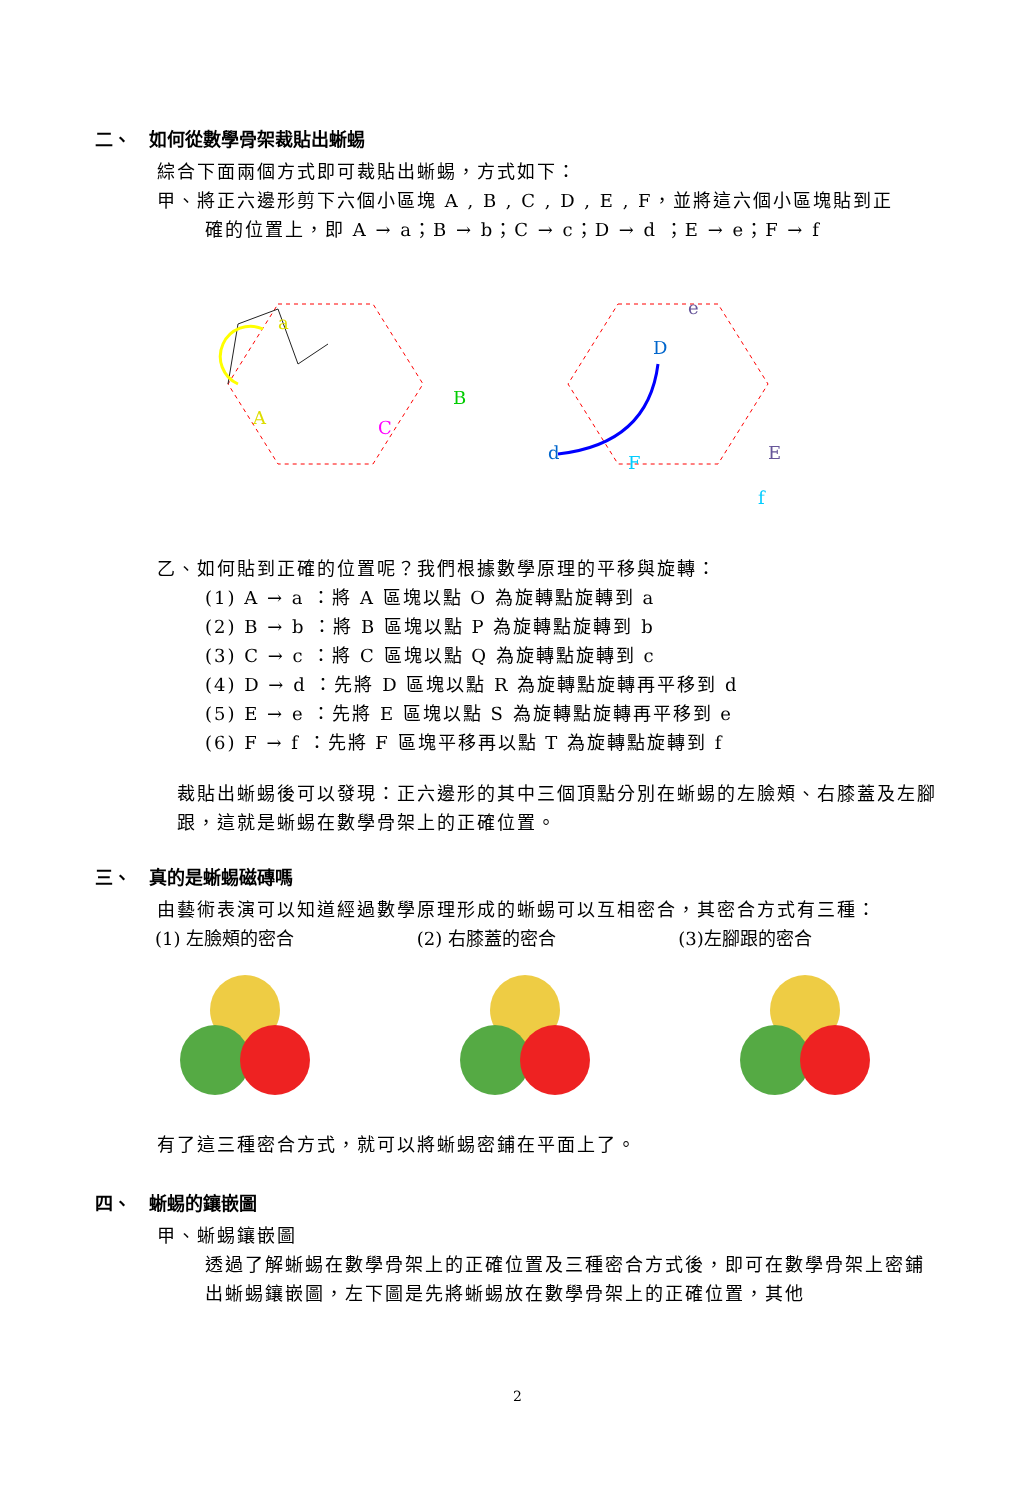二、　如何從數學骨架裁貼出蜥蜴
綜合下面兩個方式即可裁貼出蜥蜴，方式如下：
甲、將正六邊形剪下六個小區塊 A , B , C , D , E , F，並將這六個小區塊貼到正
確的位置上，即 A → a；B → b；C → c；D → d ；E → e；F → f
a
A
B
C
D
d
e
E
F
f
乙、如何貼到正確的位置呢？我們根據數學原理的平移與旋轉：
(1) A → a ：將 A 區塊以點 O 為旋轉點旋轉到 a
(2) B → b ：將 B 區塊以點 P 為旋轉點旋轉到 b
(3) C → c ：將 C 區塊以點 Q 為旋轉點旋轉到 c
(4) D → d ：先將 D 區塊以點 R 為旋轉點旋轉再平移到 d
(5) E → e ：先將 E 區塊以點 S 為旋轉點旋轉再平移到 e
(6) F → f ：先將 F 區塊平移再以點 T 為旋轉點旋轉到 f
裁貼出蜥蜴後可以發現：正六邊形的其中三個頂點分別在蜥蜴的左臉頰、右膝蓋及左腳跟，這就是蜥蜴在數學骨架上的正確位置。
三、　真的是蜥蜴磁磚嗎
由藝術表演可以知道經過數學原理形成的蜥蜴可以互相密合，其密合方式有三種：
(1) 左臉頰的密合 (2) 右膝蓋的密合 (3)左腳跟的密合
有了這三種密合方式，就可以將蜥蜴密鋪在平面上了。
四、　蜥蜴的鑲嵌圖
甲、蜥蜴鑲嵌圖
透過了解蜥蜴在數學骨架上的正確位置及三種密合方式後，即可在數學骨架上密鋪出蜥蜴鑲嵌圖，左下圖是先將蜥蜴放在數學骨架上的正確位置，其他
2